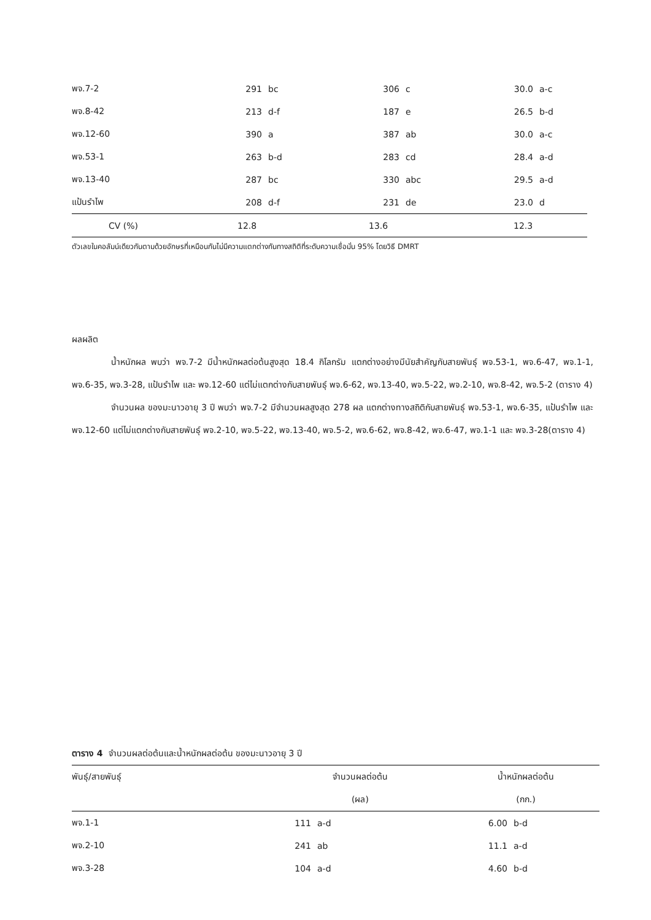| พจ.7-2 | 291 | bc | 306 | c | 30.0 | a-c |
| พจ.8-42 | 213 | d-f | 187 | e | 26.5 | b-d |
| พจ.12-60 | 390 | a | 387 | ab | 30.0 | a-c |
| พจ.53-1 | 263 | b-d | 283 | cd | 28.4 | a-d |
| พจ.13-40 | 287 | bc | 330 | abc | 29.5 | a-d |
| แป้นรำไพ | 208 | d-f | 231 | de | 23.0 | d |
| CV (%) | 12.8 | 13.6 | 12.3 |
ตัวเลขในคอลัมน์เดียวกันตามด้วยอักษรที่เหมือนกันไม่มีความแตกต่างกันทางสถิติที่ระดับความเชื่อมั่น 95% โดยวิธี DMRT
ผลผลิต
น้ำหนักผล พบว่า พจ.7-2 มีน้ำหนักผลต่อต้นสูงสุด 18.4 กิโลกรัม แตกต่างอย่างมีนัยสำคัญกับสายพันธุ์ พจ.53-1, พจ.6-47, พจ.1-1, พจ.6-35, พจ.3-28, แป้นรำไพ และ พจ.12-60 แต่ไม่แตกต่างกับสายพันธุ์ พจ.6-62, พจ.13-40, พจ.5-22, พจ.2-10, พจ.8-42, พจ.5-2 (ตาราง 4)
จำนวนผล ของมะนาวอายุ 3 ปี พบว่า พจ.7-2 มีจำนวนผลสูงสุด 278 ผล แตกต่างทางสถิติกับสายพันธุ์ พจ.53-1, พจ.6-35, แป้นรำไพ และ พจ.12-60 แต่ไม่แตกต่างกับสายพันธุ์ พจ.2-10, พจ.5-22, พจ.13-40, พจ.5-2, พจ.6-62, พจ.8-42, พจ.6-47, พจ.1-1 และ พจ.3-28(ตาราง 4)
ตาราง 4 จำนวนผลต่อต้นและน้ำหนักผลต่อต้น ของมะนาวอายุ 3 ปี
| พันธุ์/สายพันธุ์ | จำนวนผลต่อต้น | | น้ำหนักผลต่อต้น | |
| --- | --- | --- | --- | --- |
| | (ผล) | | (กก.) | |
| พจ.1-1 | 111 | a-d | 6.00 | b-d |
| พจ.2-10 | 241 | ab | 11.1 | a-d |
| พจ.3-28 | 104 | a-d | 4.60 | b-d |